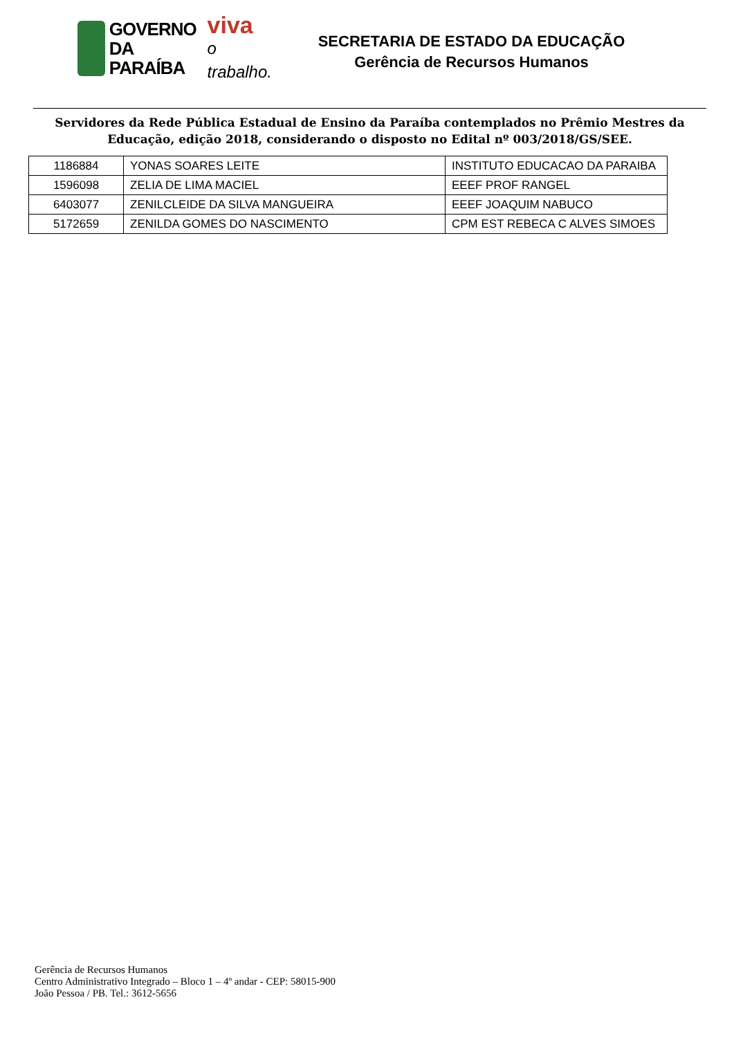GOVERNO
DA PARAÍBA
viva
o trabalho.
SECRETARIA DE ESTADO DA EDUCAÇÃO
Gerência de Recursos Humanos
Servidores da Rede Pública Estadual de Ensino da Paraíba contemplados no Prêmio Mestres da Educação, edição 2018, considerando o disposto no Edital nº 003/2018/GS/SEE.
| 1186884 | YONAS SOARES LEITE | INSTITUTO EDUCACAO DA PARAIBA |
| 1596098 | ZELIA DE LIMA MACIEL | EEEF PROF RANGEL |
| 6403077 | ZENILCLEIDE DA SILVA MANGUEIRA | EEEF JOAQUIM NABUCO |
| 5172659 | ZENILDA GOMES DO NASCIMENTO | CPM EST REBECA C ALVES SIMOES |
Gerência de Recursos Humanos
Centro Administrativo Integrado – Bloco 1 – 4º andar - CEP: 58015-900
João Pessoa / PB. Tel.: 3612-5656